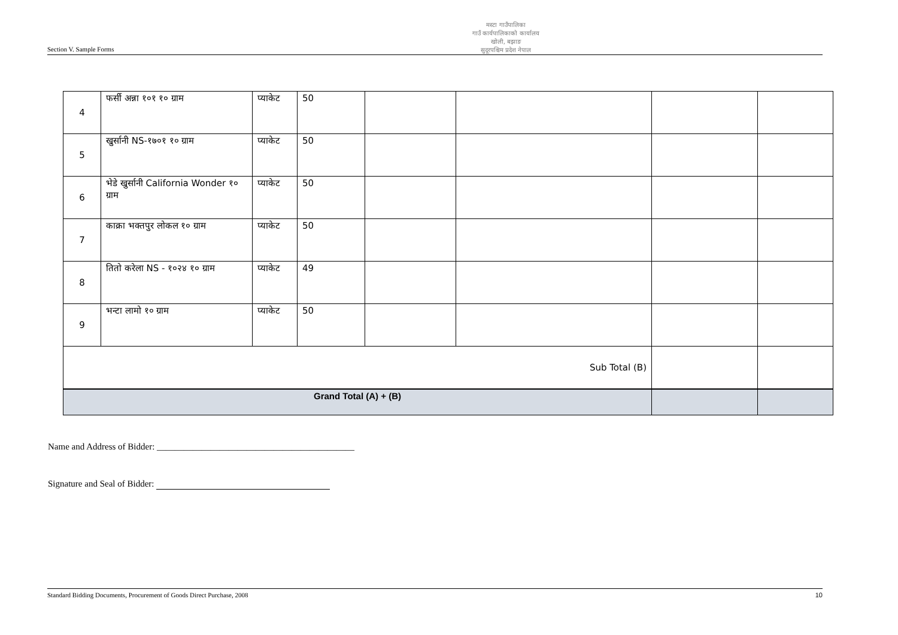Section V. Sample Forms
मस्टा गाउँपालिका
गाउँ कार्यपालिकाको कार्यालय
खोली, बझाङ
सुदूरपश्चिम प्रदेश नेपाल
| 4 | फर्सी अन्ना १०१ १० ग्राम | प्याकेट | 50 | | | | |
| 5 | खुर्सानी NS-१७०१ १० ग्राम | प्याकेट | 50 | | | | |
| 6 | भेडे खुर्सानी California Wonder १० ग्राम | प्याकेट | 50 | | | | |
| 7 | काक्रा भक्तपुर लोकल १० ग्राम | प्याकेट | 50 | | | | |
| 8 | तितो करेला NS - १०२४ १० ग्राम | प्याकेट | 49 | | | | |
| 9 | भन्टा लामो १० ग्राम | प्याकेट | 50 | | | | |
| Sub Total (B) | | | | | | | |
| Grand Total (A) + (B) | | | | | | | |
Name and Address of Bidder: ____________________________________________
Signature and Seal of Bidder:
Standard Bidding Documents, Procurement of Goods Direct Purchase, 2008 10